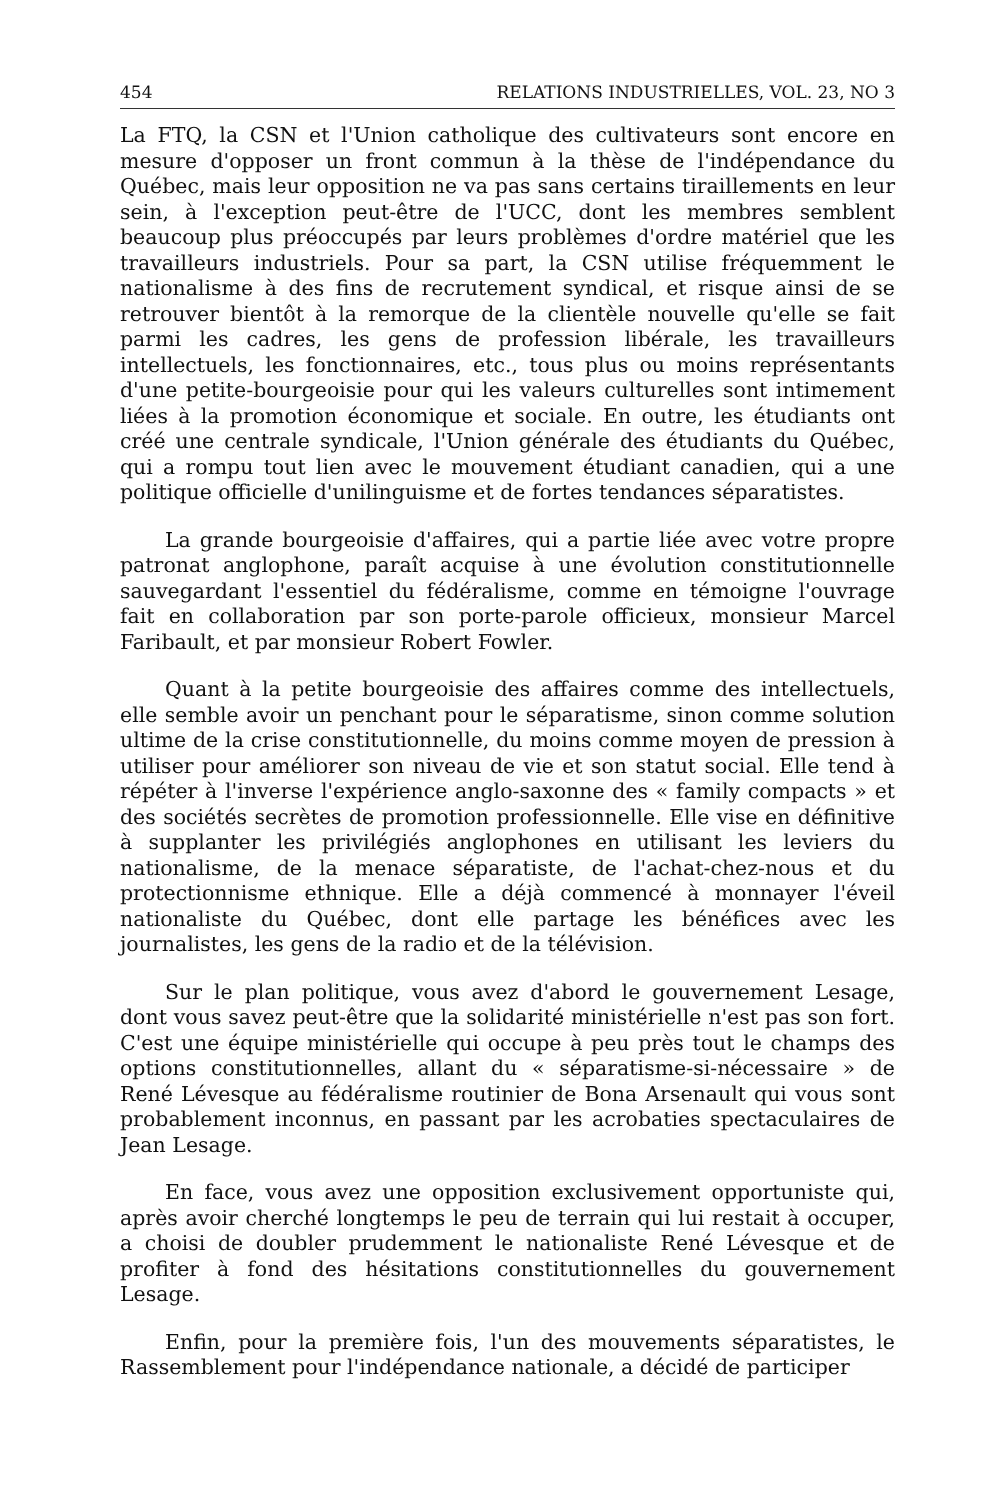454 RELATIONS INDUSTRIELLES, VOL. 23, NO 3
La FTQ, la CSN et l'Union catholique des cultivateurs sont encore en mesure d'opposer un front commun à la thèse de l'indépendance du Québec, mais leur opposition ne va pas sans certains tiraillements en leur sein, à l'exception peut-être de l'UCC, dont les membres semblent beaucoup plus préoccupés par leurs problèmes d'ordre matériel que les travailleurs industriels. Pour sa part, la CSN utilise fréquemment le nationalisme à des fins de recrutement syndical, et risque ainsi de se retrouver bientôt à la remorque de la clientèle nouvelle qu'elle se fait parmi les cadres, les gens de profession libérale, les travailleurs intellectuels, les fonctionnaires, etc., tous plus ou moins représentants d'une petite-bourgeoisie pour qui les valeurs culturelles sont intimement liées à la promotion économique et sociale. En outre, les étudiants ont créé une centrale syndicale, l'Union générale des étudiants du Québec, qui a rompu tout lien avec le mouvement étudiant canadien, qui a une politique officielle d'unilinguisme et de fortes tendances séparatistes.
La grande bourgeoisie d'affaires, qui a partie liée avec votre propre patronat anglophone, paraît acquise à une évolution constitutionnelle sauvegardant l'essentiel du fédéralisme, comme en témoigne l'ouvrage fait en collaboration par son porte-parole officieux, monsieur Marcel Faribault, et par monsieur Robert Fowler.
Quant à la petite bourgeoisie des affaires comme des intellectuels, elle semble avoir un penchant pour le séparatisme, sinon comme solution ultime de la crise constitutionnelle, du moins comme moyen de pression à utiliser pour améliorer son niveau de vie et son statut social. Elle tend à répéter à l'inverse l'expérience anglo-saxonne des « family compacts » et des sociétés secrètes de promotion professionnelle. Elle vise en définitive à supplanter les privilégiés anglophones en utilisant les leviers du nationalisme, de la menace séparatiste, de l'achat-chez-nous et du protectionnisme ethnique. Elle a déjà commencé à monnayer l'éveil nationaliste du Québec, dont elle partage les bénéfices avec les journalistes, les gens de la radio et de la télévision.
Sur le plan politique, vous avez d'abord le gouvernement Lesage, dont vous savez peut-être que la solidarité ministérielle n'est pas son fort. C'est une équipe ministérielle qui occupe à peu près tout le champs des options constitutionnelles, allant du « séparatisme-si-nécessaire » de René Lévesque au fédéralisme routinier de Bona Arsenault qui vous sont probablement inconnus, en passant par les acrobaties spectaculaires de Jean Lesage.
En face, vous avez une opposition exclusivement opportuniste qui, après avoir cherché longtemps le peu de terrain qui lui restait à occuper, a choisi de doubler prudemment le nationaliste René Lévesque et de profiter à fond des hésitations constitutionnelles du gouvernement Lesage.
Enfin, pour la première fois, l'un des mouvements séparatistes, le Rassemblement pour l'indépendance nationale, a décidé de participer